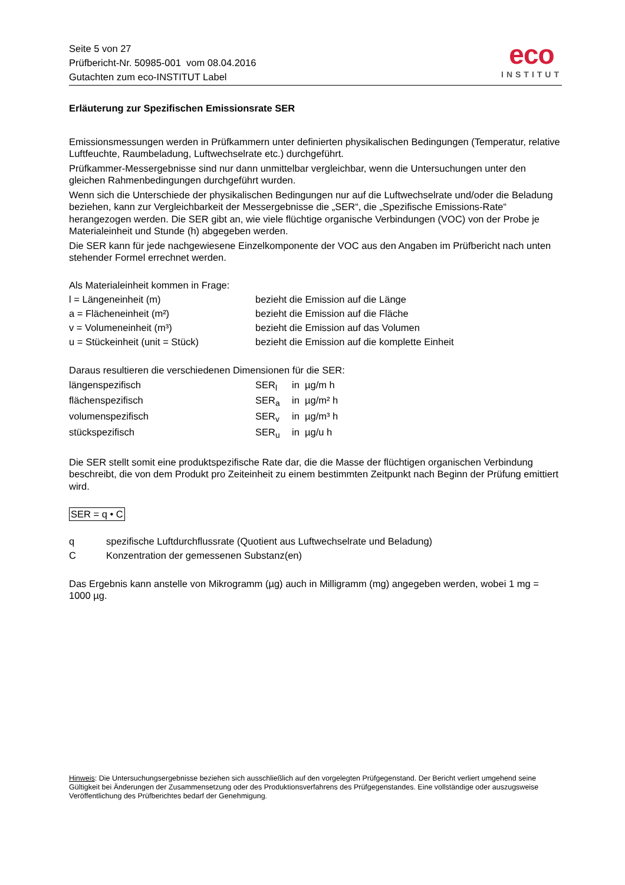Seite 5 von 27
Prüfbericht-Nr. 50985-001 vom 08.04.2016
Gutachten zum eco-INSTITUT Label
eco
INSTITUT
Erläuterung zur Spezifischen Emissionsrate SER
Emissionsmessungen werden in Prüfkammern unter definierten physikalischen Bedingungen (Temperatur, relative Luftfeuchte, Raumbeladung, Luftwechselrate etc.) durchgeführt.
Prüfkammer-Messergebnisse sind nur dann unmittelbar vergleichbar, wenn die Untersuchungen unter den gleichen Rahmenbedingungen durchgeführt wurden.
Wenn sich die Unterschiede der physikalischen Bedingungen nur auf die Luftwechselrate und/oder die Beladung beziehen, kann zur Vergleichbarkeit der Messergebnisse die „SER“, die „Spezifische Emissions-Rate“ herangezogen werden. Die SER gibt an, wie viele flüchtige organische Verbindungen (VOC) von der Probe je Materialeinheit und Stunde (h) abgegeben werden.
Die SER kann für jede nachgewiesene Einzelkomponente der VOC aus den Angaben im Prüfbericht nach unten stehender Formel errechnet werden.
Als Materialeinheit kommen in Frage:
| l = Längeneinheit (m) | bezieht die Emission auf die Länge |
| a = Flächeneinheit (m²) | bezieht die Emission auf die Fläche |
| v = Volumeneinheit (m³) | bezieht die Emission auf das Volumen |
| u = Stückeinheit (unit = Stück) | bezieht die Emission auf die komplette Einheit |
Daraus resultieren die verschiedenen Dimensionen für die SER:
| längenspezifisch | SER<sub>l</sub> | in µg/m h |
| flächenspezifisch | SER<sub>a</sub> | in µg/m² h |
| volumenspezifisch | SER<sub>v</sub> | in µg/m³ h |
| stückspezifisch | SER<sub>u</sub> | in µg/u h |
Die SER stellt somit eine produktspezifische Rate dar, die die Masse der flüchtigen organischen Verbindung beschreibt, die von dem Produkt pro Zeiteinheit zu einem bestimmten Zeitpunkt nach Beginn der Prüfung emittiert wird.
SER = q • C
| q | spezifische Luftdurchflussrate (Quotient aus Luftwechselrate und Beladung) |
| C | Konzentration der gemessenen Substanz(en) |
Das Ergebnis kann anstelle von Mikrogramm (µg) auch in Milligramm (mg) angegeben werden, wobei 1 mg = 1000 µg.
Hinweis: Die Untersuchungsergebnisse beziehen sich ausschließlich auf den vorgelegten Prüfgegenstand. Der Bericht verliert umgehend seine Gültigkeit bei Änderungen der Zusammensetzung oder des Produktionsverfahrens des Prüfgegenstandes. Eine vollständige oder auszugsweise Veröffentlichung des Prüfberichtes bedarf der Genehmigung.